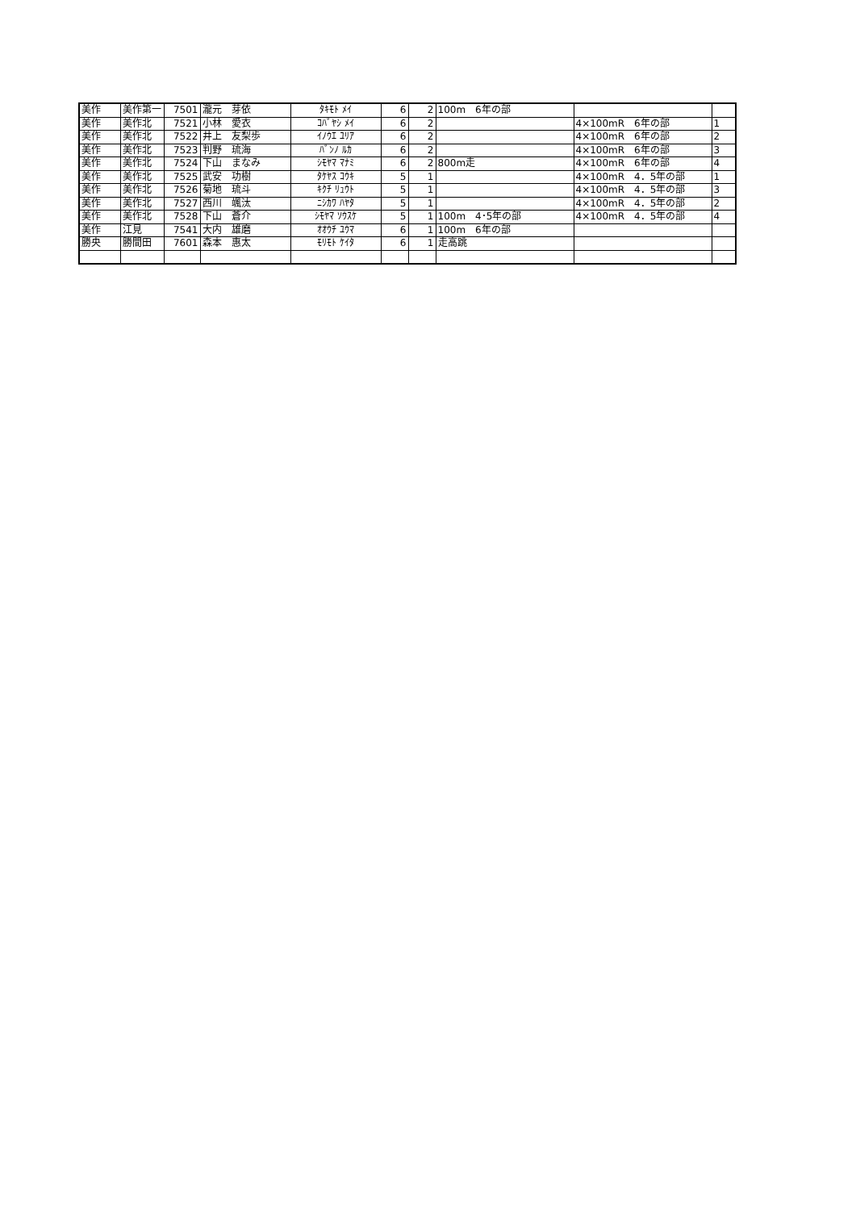| 美作 | 美作第一 | 7501 | 瀧元 芽依 | ﾀｷﾓﾄ ﾒｲ | 6 | 2 | 100m 6年の部 | | |
| 美作 | 美作北 | 7521 | 小林 愛衣 | ｺﾊﾞﾔｼ ﾒｲ | 6 | 2 | | 4×100mR 6年の部 | 1 |
| 美作 | 美作北 | 7522 | 井上 友梨歩 | ｲﾉｳｴ ﾕﾘｱ | 6 | 2 | | 4×100mR 6年の部 | 2 |
| 美作 | 美作北 | 7523 | 判野 琉海 | ﾊﾞﾝﾉ ﾙｶ | 6 | 2 | | 4×100mR 6年の部 | 3 |
| 美作 | 美作北 | 7524 | 下山 まなみ | ｼﾓﾔﾏ ﾏﾅﾐ | 6 | 2 | 800m走 | 4×100mR 6年の部 | 4 |
| 美作 | 美作北 | 7525 | 武安 功樹 | ﾀｹﾔｽ ｺｳｷ | 5 | 1 | | 4×100mR 4．5年の部 | 1 |
| 美作 | 美作北 | 7526 | 菊地 琉斗 | ｷｸﾁ ﾘｭｳﾄ | 5 | 1 | | 4×100mR 4．5年の部 | 3 |
| 美作 | 美作北 | 7527 | 西川 颯汰 | ﾆｼｶﾜ ﾊﾔﾀ | 5 | 1 | | 4×100mR 4．5年の部 | 2 |
| 美作 | 美作北 | 7528 | 下山 蒼介 | ｼﾓﾔﾏ ｿｳｽｹ | 5 | 1 | 100m 4･5年の部 | 4×100mR 4．5年の部 | 4 |
| 美作 | 江見 | 7541 | 大内 雄磨 | ｵｵｳﾁ ﾕｳﾏ | 6 | 1 | 100m 6年の部 | | |
| 勝央 | 勝間田 | 7601 | 森本 惠太 | ﾓﾘﾓﾄ ｹｲﾀ | 6 | 1 | 走高跳 | | |